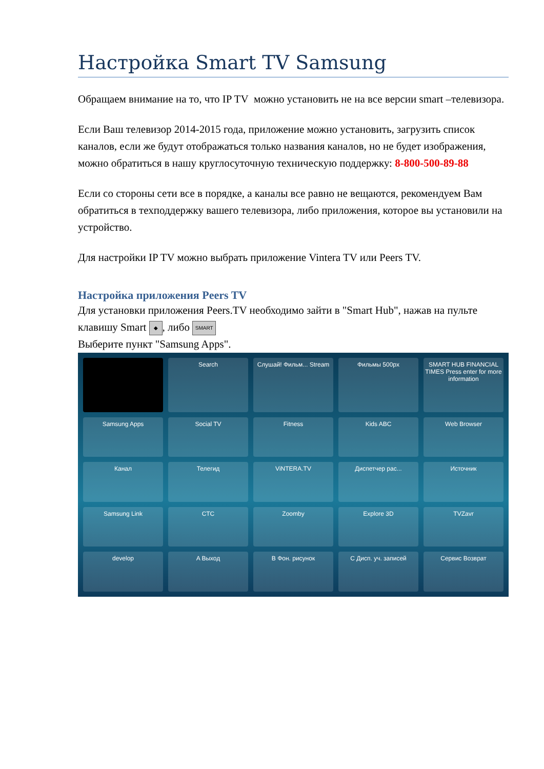Настройка Smart TV Samsung
Обращаем внимание на то, что IP TV можно установить не на все версии smart –телевизора.
Если Ваш телевизор 2014-2015 года, приложение можно установить, загрузить список каналов, если же будут отображаться только названия каналов, но не будет изображения, можно обратиться в нашу круглосуточную техническую поддержку: 8-800-500-89-88
Если со стороны сети все в порядке, а каналы все равно не вещаются, рекомендуем Вам обратиться в техподдержку вашего телевизора, либо приложения, которое вы установили на устройство.
Для настройки IP TV можно выбрать приложение Vintera TV или Peers TV.
Настройка приложения Peers TV
Для установки приложения Peers.TV необходимо зайти в "Smart Hub", нажав на пульте клавишу Smart ◆, либо SMART
Выберите пункт "Samsung Apps".
Search
Слушай! Фильм... Stream
Фильмы 500px
SMART HUB FINANCIAL TIMES Press enter for more information
Samsung Apps
Social TV
Fitness
Kids ABC
Web Browser
Канал
Телегид
ViNTERA.TV
Диспетчер рас...
Источник
Samsung Link
СТС
Zoomby
Explore 3D
TVZavr
develop
A Выход
B Фон. рисунок
C Дисп. уч. записей
Сервис Возврат